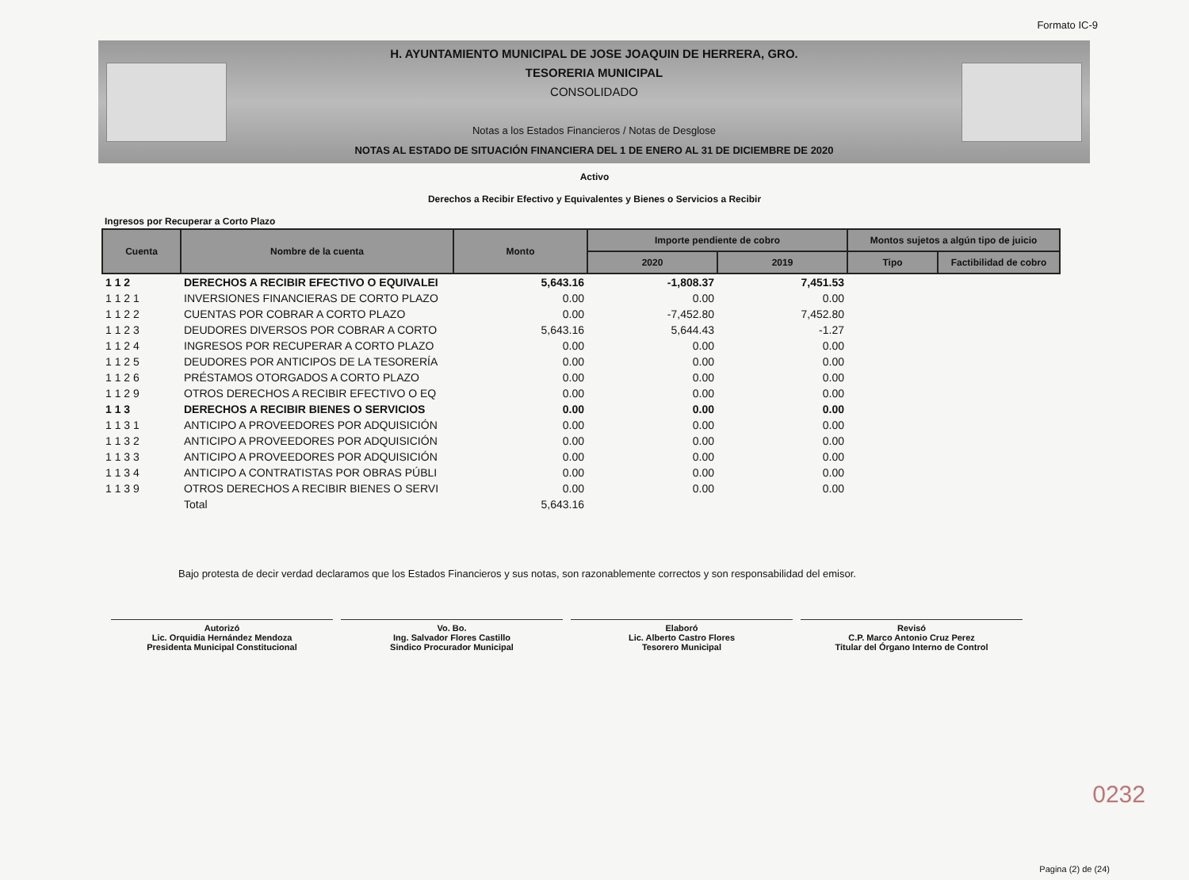Formato IC-9
H. AYUNTAMIENTO MUNICIPAL DE JOSE JOAQUIN DE HERRERA, GRO.
TESORERIA MUNICIPAL
CONSOLIDADO
Notas a los Estados Financieros / Notas de Desglose
NOTAS AL ESTADO DE SITUACIÓN FINANCIERA DEL 1 DE ENERO AL 31 DE DICIEMBRE DE 2020
Activo
Derechos a Recibir Efectivo y Equivalentes y Bienes o Servicios a Recibir
Ingresos por Recuperar a Corto Plazo
| Cuenta | Nombre de la cuenta | Monto | Importe pendiente de cobro | | Montos sujetos a algún tipo de juicio | |
| --- | --- | --- | --- | --- | --- | --- |
| | | | 2020 | 2019 | Tipo | Factibilidad de cobro |
| 1 1 2 | DERECHOS A RECIBIR EFECTIVO O EQUIVALEI | 5,643.16 | -1,808.37 | 7,451.53 | | |
| 1 1 2 1 | INVERSIONES FINANCIERAS DE CORTO PLAZO | 0.00 | 0.00 | 0.00 | | |
| 1 1 2 2 | CUENTAS POR COBRAR A CORTO PLAZO | 0.00 | -7,452.80 | 7,452.80 | | |
| 1 1 2 3 | DEUDORES DIVERSOS POR COBRAR A CORTO | 5,643.16 | 5,644.43 | -1.27 | | |
| 1 1 2 4 | INGRESOS POR RECUPERAR A CORTO PLAZO | 0.00 | 0.00 | 0.00 | | |
| 1 1 2 5 | DEUDORES POR ANTICIPOS DE LA TESORERÍA | 0.00 | 0.00 | 0.00 | | |
| 1 1 2 6 | PRÉSTAMOS OTORGADOS A CORTO PLAZO | 0.00 | 0.00 | 0.00 | | |
| 1 1 2 9 | OTROS DERECHOS A RECIBIR EFECTIVO O EQ | 0.00 | 0.00 | 0.00 | | |
| 1 1 3 | DERECHOS A RECIBIR BIENES O SERVICIOS | 0.00 | 0.00 | 0.00 | | |
| 1 1 3 1 | ANTICIPO A PROVEEDORES POR ADQUISICIÓN | 0.00 | 0.00 | 0.00 | | |
| 1 1 3 2 | ANTICIPO A PROVEEDORES POR ADQUISICIÓN | 0.00 | 0.00 | 0.00 | | |
| 1 1 3 3 | ANTICIPO A PROVEEDORES POR ADQUISICIÓN | 0.00 | 0.00 | 0.00 | | |
| 1 1 3 4 | ANTICIPO A CONTRATISTAS POR OBRAS PÚBLI | 0.00 | 0.00 | 0.00 | | |
| 1 1 3 9 | OTROS DERECHOS A RECIBIR BIENES O SERVI | 0.00 | 0.00 | 0.00 | | |
| | Total | 5,643.16 | | | | |
Bajo protesta de decir verdad declaramos que los Estados Financieros y sus notas, son razonablemente correctos y son responsabilidad del emisor.
Autorizó
Lic. Orquidia Hernández Mendoza
Presidenta Municipal Constitucional
Vo. Bo.
Ing. Salvador Flores Castillo
Sindico Procurador Municipal
Elaboró
Lic. Alberto Castro Flores
Tesorero Municipal
Revisó
C.P. Marco Antonio Cruz Perez
Titular del Órgano Interno de Control
0232
Pagina (2) de (24)